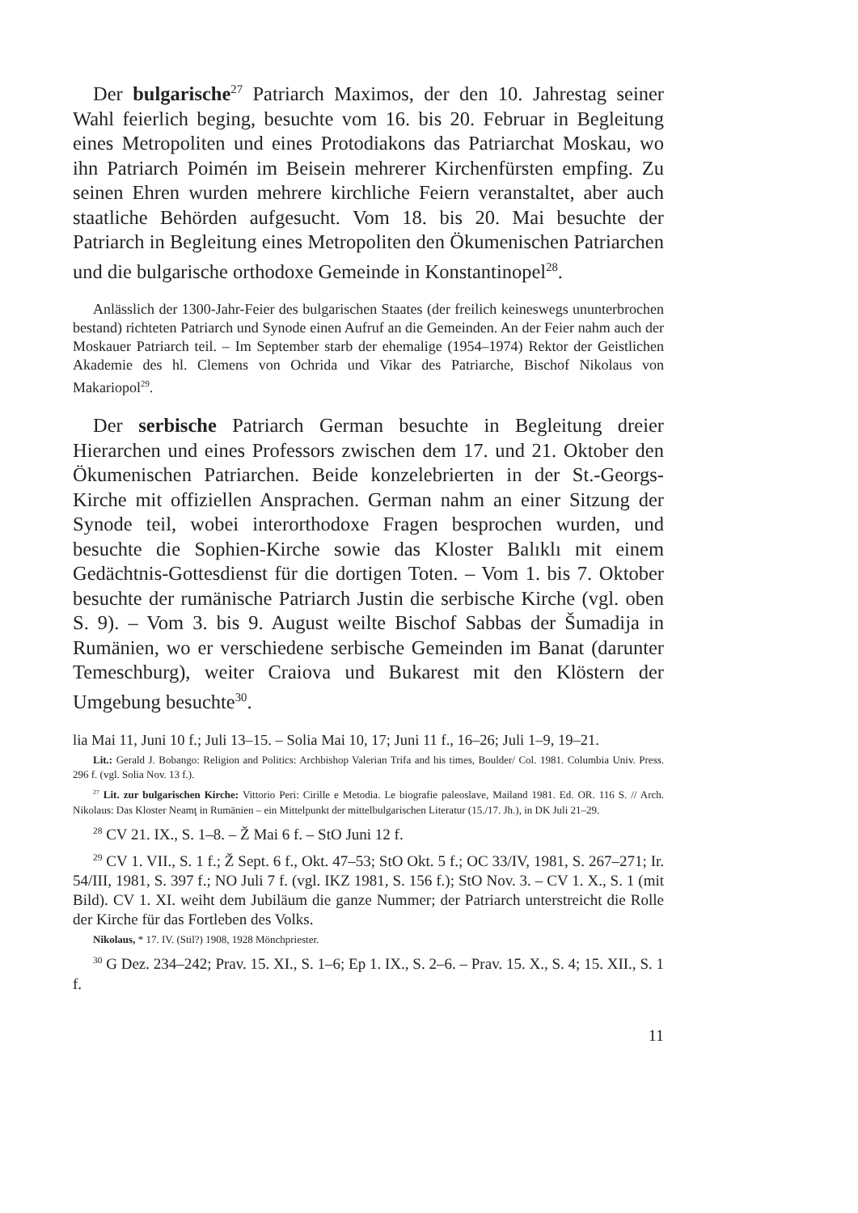Der bulgarische<sup>27</sup> Patriarch Maximos, der den 10. Jahrestag seiner Wahl feierlich beging, besuchte vom 16. bis 20. Februar in Begleitung eines Metropoliten und eines Protodiakons das Patriarchat Moskau, wo ihn Patriarch Poimén im Beisein mehrerer Kirchenfürsten empfing. Zu seinen Ehren wurden mehrere kirchliche Feiern veranstaltet, aber auch staatliche Behörden aufgesucht. Vom 18. bis 20. Mai besuchte der Patriarch in Begleitung eines Metropoliten den Ökumenischen Patriarchen und die bulgarische orthodoxe Gemeinde in Konstantinopel<sup>28</sup>.
Anlässlich der 1300-Jahr-Feier des bulgarischen Staates (der freilich keineswegs ununterbrochen bestand) richteten Patriarch und Synode einen Aufruf an die Gemeinden. An der Feier nahm auch der Moskauer Patriarch teil. – Im September starb der ehemalige (1954–1974) Rektor der Geistlichen Akademie des hl. Clemens von Ochrida und Vikar des Patriarche, Bischof Nikolaus von Makariopol<sup>29</sup>.
Der serbische Patriarch German besuchte in Begleitung dreier Hierarchen und eines Professors zwischen dem 17. und 21. Oktober den Ökumenischen Patriarchen. Beide konzelebrierten in der St.-Georgs-Kirche mit offiziellen Ansprachen. German nahm an einer Sitzung der Synode teil, wobei interorthodoxe Fragen besprochen wurden, und besuchte die Sophien-Kirche sowie das Kloster Balıklı mit einem Gedächtnis-Gottesdienst für die dortigen Toten. – Vom 1. bis 7. Oktober besuchte der rumänische Patriarch Justin die serbische Kirche (vgl. oben S. 9). – Vom 3. bis 9. August weilte Bischof Sabbas der Šumadija in Rumänien, wo er verschiedene serbische Gemeinden im Banat (darunter Temeschburg), weiter Craiova und Bukarest mit den Klöstern der Umgebung besuchte<sup>30</sup>.
lia Mai 11, Juni 10 f.; Juli 13–15. – Solia Mai 10, 17; Juni 11 f., 16–26; Juli 1–9, 19–21.
Lit.: Gerald J. Bobango: Religion and Politics: Archbishop Valerian Trifa and his times, Boulder/ Col. 1981. Columbia Univ. Press. 296 f. (vgl. Solia Nov. 13 f.).
<sup>27</sup> Lit. zur bulgarischen Kirche: Vittorio Peri: Cirille e Metodia. Le biografie paleoslave, Mailand 1981. Ed. OR. 116 S. // Arch. Nikolaus: Das Kloster Neamţ in Rumänien – ein Mittelpunkt der mittelbulgarischen Literatur (15./17. Jh.), in DK Juli 21–29.
<sup>28</sup> CV 21. IX., S. 1–8. – Ž Mai 6 f. – StO Juni 12 f.
<sup>29</sup> CV 1. VII., S. 1 f.; Ž Sept. 6 f., Okt. 47–53; StO Okt. 5 f.; OC 33/IV, 1981, S. 267–271; Ir. 54/III, 1981, S. 397 f.; NO Juli 7 f. (vgl. IKZ 1981, S. 156 f.); StO Nov. 3. – CV 1. X., S. 1 (mit Bild). CV 1. XI. weiht dem Jubiläum die ganze Nummer; der Patriarch unterstreicht die Rolle der Kirche für das Fortleben des Volks.
Nikolaus, * 17. IV. (Stil?) 1908, 1928 Mönchpriester.
<sup>30</sup> G Dez. 234–242; Prav. 15. XI., S. 1–6; Ep 1. IX., S. 2–6. – Prav. 15. X., S. 4; 15. XII., S. 1 f.
11